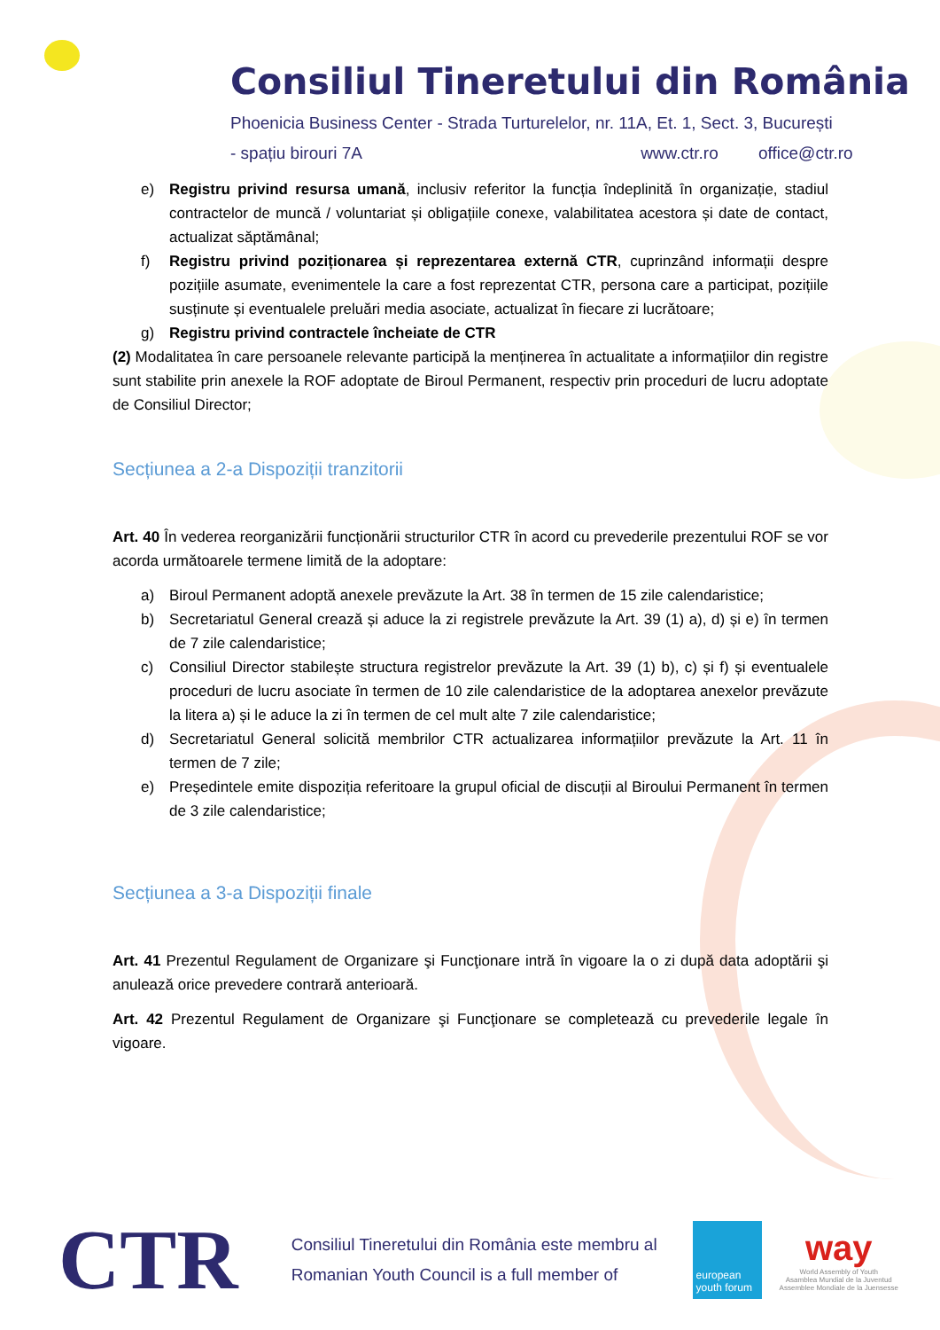Consiliul Tineretului din România
Phoenicia Business Center - Strada Turturelelor, nr. 11A, Et. 1, Sect. 3, București
- spațiu birouri 7A www.ctr.ro office@ctr.ro
e) Registru privind resursa umană, inclusiv referitor la funcția îndeplinită în organizație, stadiul contractelor de muncă / voluntariat și obligațiile conexe, valabilitatea acestora și date de contact, actualizat săptămânal;
f) Registru privind poziționarea și reprezentarea externă CTR, cuprinzând informații despre pozițiile asumate, evenimentele la care a fost reprezentat CTR, persona care a participat, pozițiile susținute și eventualele preluări media asociate, actualizat în fiecare zi lucrătoare;
g) Registru privind contractele încheiate de CTR
(2) Modalitatea în care persoanele relevante participă la menținerea în actualitate a informațiilor din registre sunt stabilite prin anexele la ROF adoptate de Biroul Permanent, respectiv prin proceduri de lucru adoptate de Consiliul Director;
Secțiunea a 2-a Dispoziții tranzitorii
Art. 40 În vederea reorganizării funcționării structurilor CTR în acord cu prevederile prezentului ROF se vor acorda următoarele termene limită de la adoptare:
a) Biroul Permanent adoptă anexele prevăzute la Art. 38 în termen de 15 zile calendaristice;
b) Secretariatul General crează și aduce la zi registrele prevăzute la Art. 39 (1) a), d) și e) în termen de 7 zile calendaristice;
c) Consiliul Director stabilește structura registrelor prevăzute la Art. 39 (1) b), c) și f) și eventualele proceduri de lucru asociate în termen de 10 zile calendaristice de la adoptarea anexelor prevăzute la litera a) și le aduce la zi în termen de cel mult alte 7 zile calendaristice;
d) Secretariatul General solicită membrilor CTR actualizarea informațiilor prevăzute la Art. 11 în termen de 7 zile;
e) Președintele emite dispoziția referitoare la grupul oficial de discuții al Biroului Permanent în termen de 3 zile calendaristice;
Secțiunea a 3-a Dispoziții finale
Art. 41 Prezentul Regulament de Organizare şi Funcţionare intră în vigoare la o zi după data adoptării şi anulează orice prevedere contrară anterioară.
Art. 42 Prezentul Regulament de Organizare şi Funcţionare se completează cu prevederile legale în vigoare.
CTR
Consiliul Tineretului din România este membru al
Romanian Youth Council is a full member of
european youth forum
way
World Assembly of Youth
Asamblea Mundial de la Juventud
Assemblee Mondiale de la Juensesse